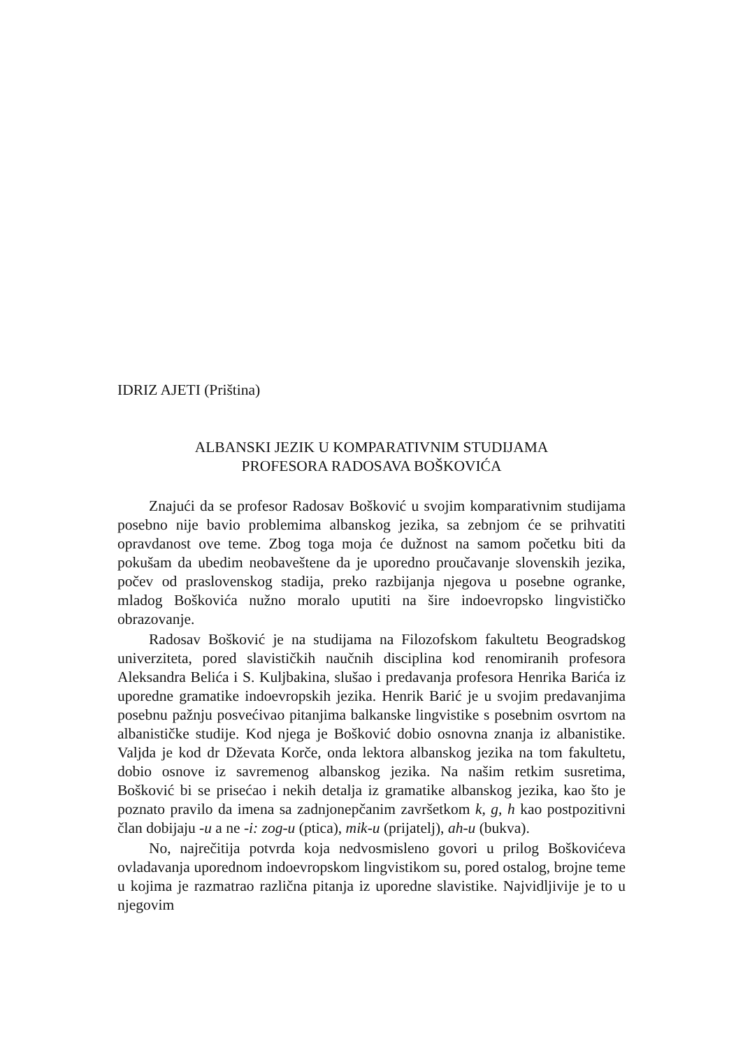IDRIZ AJETI (Priština)
ALBANSKI JEZIK U KOMPARATIVNIM STUDIJAMA
PROFESORA RADOSAVA BOŠKOVIĆA
Znajući da se profesor Radosav Bošković u svojim komparativnim studijama posebno nije bavio problemima albanskog jezika, sa zebnjom će se prihvatiti opravdanost ove teme. Zbog toga moja će dužnost na samom početku biti da pokušam da ubedim neobaveštene da je uporedno proučavanje slovenskih jezika, počev od praslovenskog stadija, preko razbijanja njegova u posebne ogranke, mladog Boškovića nužno moralo uputiti na šire indoevropsko lingvističko obrazovanje.
Radosav Bošković je na studijama na Filozofskom fakultetu Beogradskog univerziteta, pored slavističkih naučnih disciplina kod renomiranih profesora Aleksandra Belića i S. Kuljbakina, slušao i predavanja profesora Henrika Barića iz uporedne gramatike indoevropskih jezika. Henrik Barić je u svojim predavanjima posebnu pažnju posvećivao pitanjima balkanske lingvistike s posebnim osvrtom na albanističke studije. Kod njega je Bošković dobio osnovna znanja iz albanistike. Valjda je kod dr Dževata Korče, onda lektora albanskog jezika na tom fakultetu, dobio osnove iz savremenog albanskog jezika. Na našim retkim susretima, Bošković bi se prisećao i nekih detalja iz gramatike albanskog jezika, kao što je poznato pravilo da imena sa zadnjonepčanim završetkom k, g, h kao postpozitivni član dobijaju -u a ne -i: zog-u (ptica), mik-u (prijatelj), ah-u (bukva).
No, najrečitija potvrda koja nedvosmisleno govori u prilog Boškovićeva ovladavanja uporednom indoevropskom lingvistikom su, pored ostalog, brojne teme u kojima je razmatrao različna pitanja iz uporedne slavistike. Najvidljivije je to u njegovim